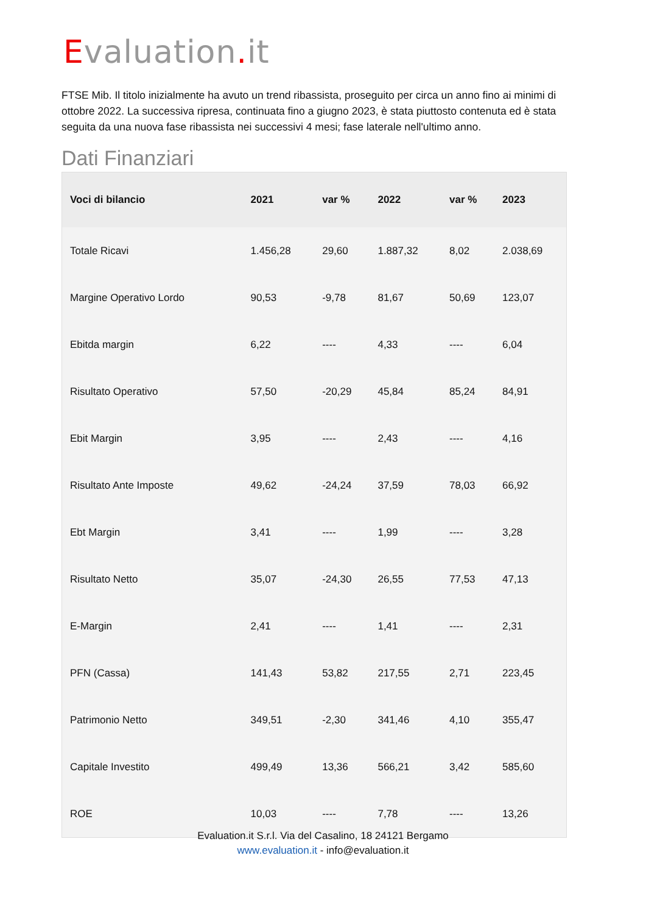Evaluation. it
FTSE Mib. Il titolo inizialmente ha avuto un trend ribassista, proseguito per circa un anno fino ai minimi di ottobre 2022. La successiva ripresa, continuata fino a giugno 2023, è stata piuttosto contenuta ed è stata seguita da una nuova fase ribassista nei successivi 4 mesi; fase laterale nell'ultimo anno.
Dati Finanziari
| Voci di bilancio | 2021 | var % | 2022 | var % | 2023 |
| --- | --- | --- | --- | --- | --- |
| Totale Ricavi | 1.456,28 | 29,60 | 1.887,32 | 8,02 | 2.038,69 |
| Margine Operativo Lordo | 90,53 | -9,78 | 81,67 | 50,69 | 123,07 |
| Ebitda margin | 6,22 | ---- | 4,33 | ---- | 6,04 |
| Risultato Operativo | 57,50 | -20,29 | 45,84 | 85,24 | 84,91 |
| Ebit Margin | 3,95 | ---- | 2,43 | ---- | 4,16 |
| Risultato Ante Imposte | 49,62 | -24,24 | 37,59 | 78,03 | 66,92 |
| Ebt Margin | 3,41 | ---- | 1,99 | ---- | 3,28 |
| Risultato Netto | 35,07 | -24,30 | 26,55 | 77,53 | 47,13 |
| E-Margin | 2,41 | ---- | 1,41 | ---- | 2,31 |
| PFN (Cassa) | 141,43 | 53,82 | 217,55 | 2,71 | 223,45 |
| Patrimonio Netto | 349,51 | -2,30 | 341,46 | 4,10 | 355,47 |
| Capitale Investito | 499,49 | 13,36 | 566,21 | 3,42 | 585,60 |
| ROE | 10,03 | ---- | 7,78 | ---- | 13,26 |
Evaluation.it S.r.l. Via del Casalino, 18 24121 Bergamo
www.evaluation.it - info@evaluation.it